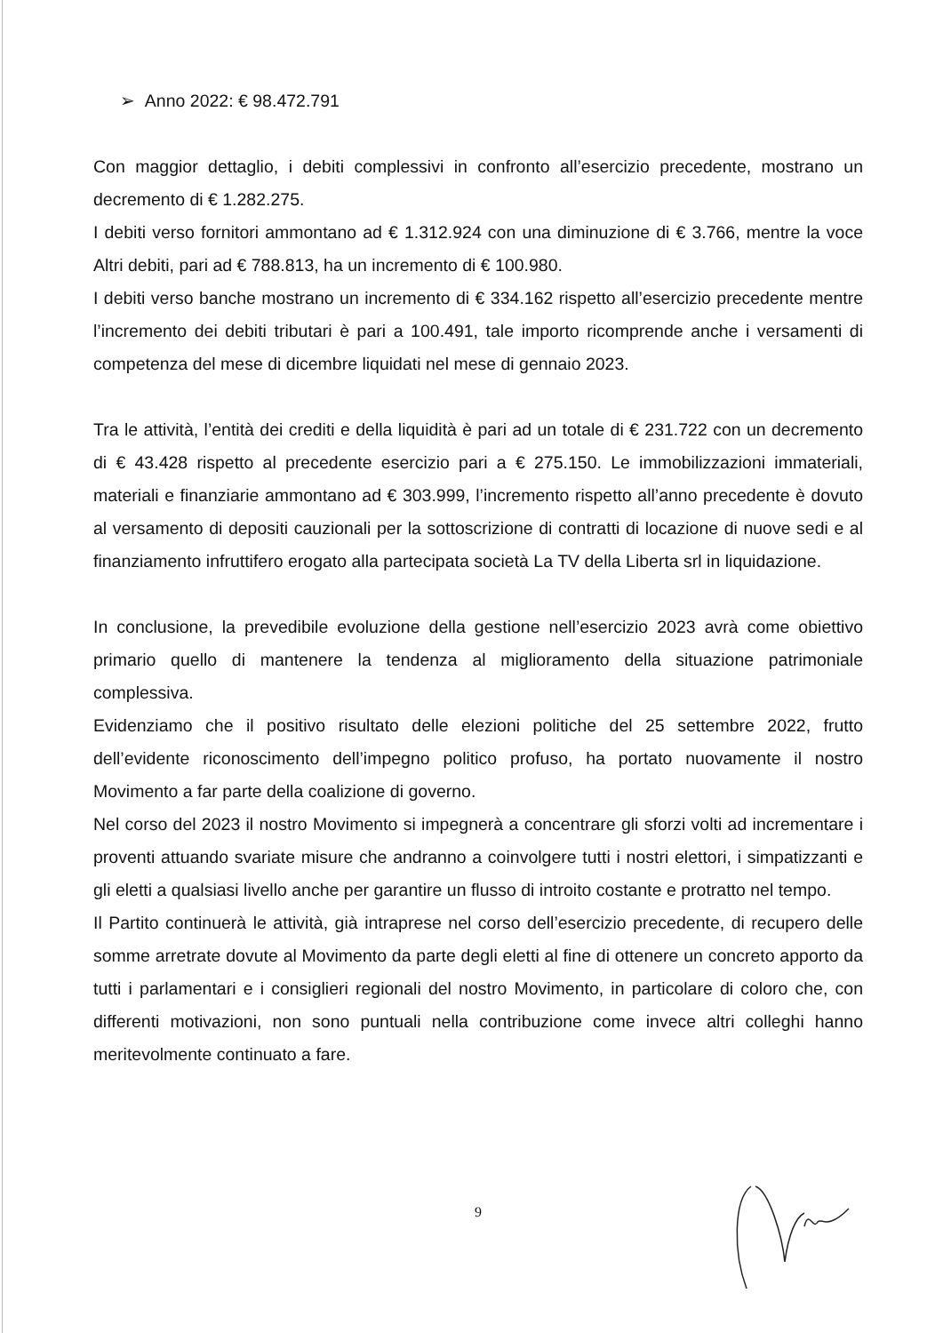➢ Anno 2022: € 98.472.791
Con maggior dettaglio, i debiti complessivi in confronto all’esercizio precedente, mostrano un decremento di € 1.282.275.
I debiti verso fornitori ammontano ad € 1.312.924 con una diminuzione di € 3.766, mentre la voce Altri debiti, pari ad € 788.813, ha un incremento di € 100.980.
I debiti verso banche mostrano un incremento di € 334.162 rispetto all’esercizio precedente mentre l’incremento dei debiti tributari è pari a 100.491, tale importo ricomprende anche i versamenti di competenza del mese di dicembre liquidati nel mese di gennaio 2023.
Tra le attività, l’entità dei crediti e della liquidità è pari ad un totale di € 231.722 con un decremento di € 43.428 rispetto al precedente esercizio pari a € 275.150. Le immobilizzazioni immateriali, materiali e finanziarie ammontano ad € 303.999, l’incremento rispetto all’anno precedente è dovuto al versamento di depositi cauzionali per la sottoscrizione di contratti di locazione di nuove sedi e al finanziamento infruttifero erogato alla partecipata società La TV della Liberta srl in liquidazione.
In conclusione, la prevedibile evoluzione della gestione nell’esercizio 2023 avrà come obiettivo primario quello di mantenere la tendenza al miglioramento della situazione patrimoniale complessiva.
Evidenziamo che il positivo risultato delle elezioni politiche del 25 settembre 2022, frutto dell’evidente riconoscimento dell’impegno politico profuso, ha portato nuovamente il nostro Movimento a far parte della coalizione di governo.
Nel corso del 2023 il nostro Movimento si impegnerà a concentrare gli sforzi volti ad incrementare i proventi attuando svariate misure che andranno a coinvolgere tutti i nostri elettori, i simpatizzanti e gli eletti a qualsiasi livello anche per garantire un flusso di introito costante e protratto nel tempo.
Il Partito continuerà le attività, già intraprese nel corso dell’esercizio precedente, di recupero delle somme arretrate dovute al Movimento da parte degli eletti al fine di ottenere un concreto apporto da tutti i parlamentari e i consiglieri regionali del nostro Movimento, in particolare di coloro che, con differenti motivazioni, non sono puntuali nella contribuzione come invece altri colleghi hanno meritevolmente continuato a fare.
9